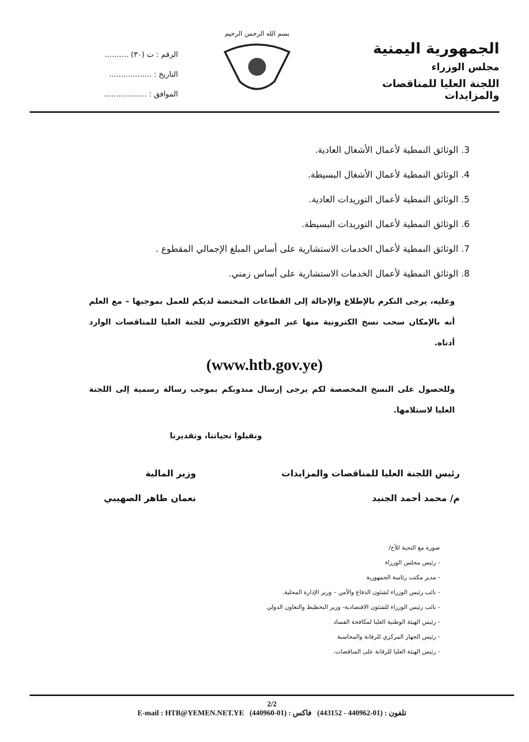الجمهورية اليمنية
مجلس الوزراء
اللجنة العليا للمناقصات والمزايدات
بسم الله الرحمن الرحيم
الرقم : ت (٣٠) ..........
التاريخ : ..................
الموافق : ..................
3. الوثائق النمطية لأعمال الأشغال العادية.
4. الوثائق النمطية لأعمال الأشغال البسيطة.
5. الوثائق النمطية لأعمال التوريدات العادية.
6. الوثائق النمطية لأعمال التوريدات البسيطة.
7. الوثائق النمطية لأعمال الخدمات الاستشارية على أساس المبلغ الإجمالي المقطوع .
8. الوثائق النمطية لأعمال الخدمات الاستشارية على أساس زمني.
وعليه، يرجى التكرم بالإطلاع والإحالة إلى القطاعات المختصة لديكم للعمل بموجبها – مع العلم أنه بالإمكان سحب نسخ الكترونية منها عبر الموقع الالكتروني للجنة العليا للمناقصات الوارد أدناه.
(www.htb.gov.ye)
وللحصول على النسخ المخصصة لكم يرجى إرسال مندوبكم بموجب رسالة رسمية إلى اللجنة العليا لاستلامها.
وتقبلوا تحياتنا، وتقديرنا
رئيس اللجنة العليا للمناقصات والمزايدات
م/ محمد أحمد الجنيد
وزير المالية
نعمان طاهر الصهيبي
صورة مع التحية للأخ/
- رئيس مجلس الوزراء
- مدير مكتب رئاسة الجمهورية
- نائب رئيس الوزراء لشئون الدفاع والأمن – وزير الإدارة المحلية.
- نائب رئيس الوزراء للشئون الاقتصادية- وزير التخطيط والتعاون الدولي
- رئيس الهيئة الوطنية العليا لمكافحة الفساد
- رئيس الجهاز المركزي للرقابة والمحاسبة
- رئيس الهيئة العليا للرقابة على المناقصات.
2/2
تلفون : (01-440962 - 443152) فاكس : (01-440960) E-mail : HTB@YEMEN.NET.YE